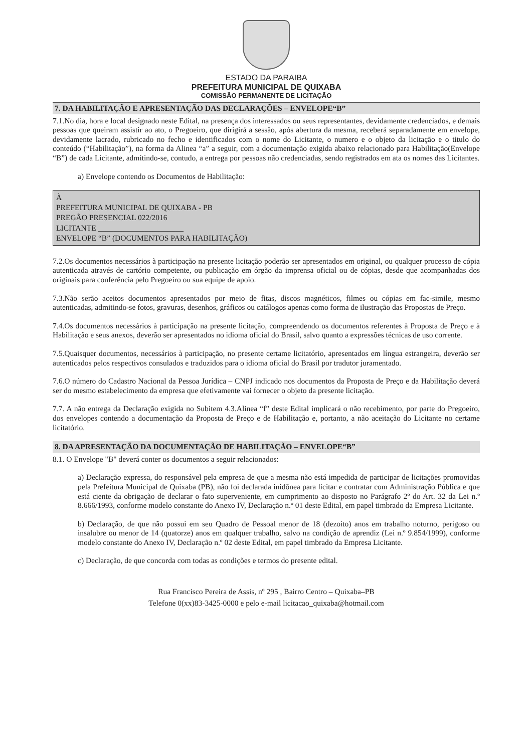ESTADO DA PARAIBA
PREFEITURA MUNICIPAL DE QUIXABA
COMISSÃO PERMANENTE DE LICITAÇÃO
7. DA HABILITAÇÃO E APRESENTAÇÃO DAS DECLARAÇÕES – ENVELOPE“B”
7.1.No dia, hora e local designado neste Edital, na presença dos interessados ou seus representantes, devidamente credenciados, e demais pessoas que queiram assistir ao ato, o Pregoeiro, que dirigirá a sessão, após abertura da mesma, receberá separadamente em envelope, devidamente lacrado, rubricado no fecho e identificados com o nome do Licitante, o numero e o objeto da licitação e o titulo do conteúdo (“Habilitação”), na forma da Alinea “a” a seguir, com a documentação exigida abaixo relacionado para Habilitação(Envelope “B”) de cada Licitante, admitindo-se, contudo, a entrega por pessoas não credenciadas, sendo registrados em ata os nomes das Licitantes.
a) Envelope contendo os Documentos de Habilitação:
À
PREFEITURA MUNICIPAL DE QUIXABA - PB
PREGÃO PRESENCIAL 022/2016
LICITANTE ______________________
ENVELOPE “B” (DOCUMENTOS PARA HABILITAÇÃO)
7.2.Os documentos necessários à participação na presente licitação poderão ser apresentados em original, ou qualquer processo de cópia autenticada através de cartório competente, ou publicação em órgão da imprensa oficial ou de cópias, desde que acompanhadas dos originais para conferência pelo Pregoeiro ou sua equipe de apoio.
7.3.Não serão aceitos documentos apresentados por meio de fitas, discos magnéticos, filmes ou cópias em fac-simile, mesmo autenticadas, admitindo-se fotos, gravuras, desenhos, gráficos ou catálogos apenas como forma de ilustração das Propostas de Preço.
7.4.Os documentos necessários à participação na presente licitação, compreendendo os documentos referentes à Proposta de Preço e à Habilitação e seus anexos, deverão ser apresentados no idioma oficial do Brasil, salvo quanto a expressões técnicas de uso corrente.
7.5.Quaisquer documentos, necessários à participação, no presente certame licitatório, apresentados em língua estrangeira, deverão ser autenticados pelos respectivos consulados e traduzidos para o idioma oficial do Brasil por tradutor juramentado.
7.6.O número do Cadastro Nacional da Pessoa Jurídica – CNPJ indicado nos documentos da Proposta de Preço e da Habilitação deverá ser do mesmo estabelecimento da empresa que efetivamente vai fornecer o objeto da presente licitação.
7.7. A não entrega da Declaração exigida no Subitem 4.3.Alinea “f” deste Edital implicará o não recebimento, por parte do Pregoeiro, dos envelopes contendo a documentação da Proposta de Preço e de Habilitação e, portanto, a não aceitação do Licitante no certame licitatório.
8. DA APRESENTAÇÃO DA DOCUMENTAÇÃO DE HABILITAÇÃO – ENVELOPE“B”
8.1. O Envelope "B" deverá conter os documentos a seguir relacionados:
a) Declaração expressa, do responsável pela empresa de que a mesma não está impedida de participar de licitações promovidas pela Prefeitura Municipal de Quixaba (PB), não foi declarada inidônea para licitar e contratar com Administração Pública e que está ciente da obrigação de declarar o fato superveniente, em cumprimento ao disposto no Parágrafo 2º do Art. 32 da Lei n.º 8.666/1993, conforme modelo constante do Anexo IV, Declaração n.º 01 deste Edital, em papel timbrado da Empresa Licitante.
b) Declaração, de que não possui em seu Quadro de Pessoal menor de 18 (dezoito) anos em trabalho noturno, perigoso ou insalubre ou menor de 14 (quatorze) anos em qualquer trabalho, salvo na condição de aprendiz (Lei n.º 9.854/1999), conforme modelo constante do Anexo IV, Declaração n.º 02 deste Edital, em papel timbrado da Empresa Licitante.
c) Declaração, de que concorda com todas as condições e termos do presente edital.
Rua Francisco Pereira de Assis, nº 295 , Bairro Centro – Quixaba–PB
Telefone 0(xx)83-3425-0000 e pelo e-mail licitacao_quixaba@hotmail.com